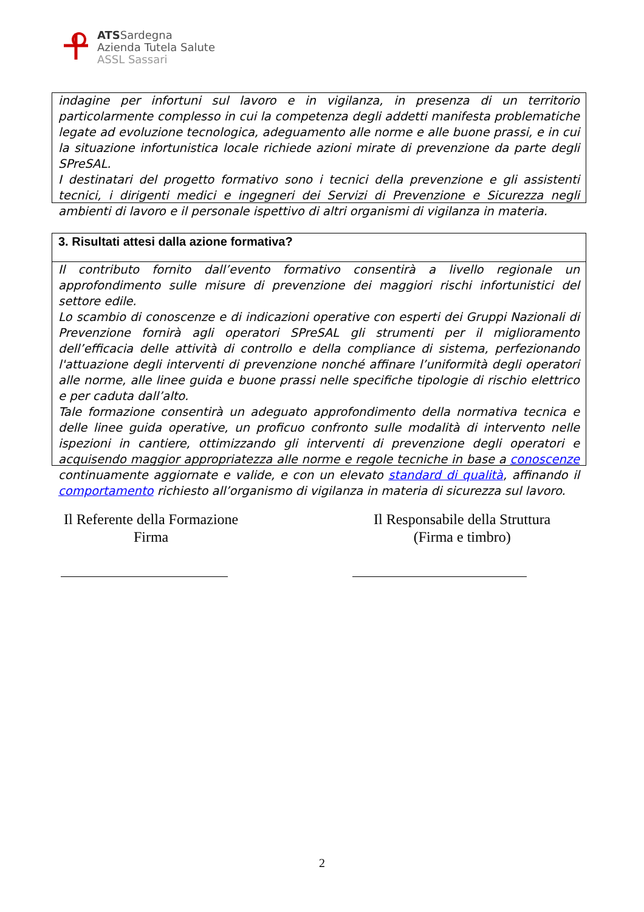ATSSardegna
Azienda Tutela Salute
ASSL Sassari
indagine per infortuni sul lavoro e in vigilanza, in presenza di un territorio particolarmente complesso in cui la competenza degli addetti manifesta problematiche legate ad evoluzione tecnologica, adeguamento alle norme e alle buone prassi, e in cui la situazione infortunistica locale richiede azioni mirate di prevenzione da parte degli SPreSAL.
I destinatari del progetto formativo sono i tecnici della prevenzione e gli assistenti tecnici, i dirigenti medici e ingegneri dei Servizi di Prevenzione e Sicurezza negli ambienti di lavoro e il personale ispettivo di altri organismi di vigilanza in materia.
3. Risultati attesi dalla azione formativa?
Il contributo fornito dall’evento formativo consentirà a livello regionale un approfondimento sulle misure di prevenzione dei maggiori rischi infortunistici del settore edile.
Lo scambio di conoscenze e di indicazioni operative con esperti dei Gruppi Nazionali di Prevenzione fornirà agli operatori SPreSAL gli strumenti per il miglioramento dell’efficacia delle attività di controllo e della compliance di sistema, perfezionando l'attuazione degli interventi di prevenzione nonché affinare l’uniformità degli operatori alle norme, alle linee guida e buone prassi nelle specifiche tipologie di rischio elettrico e per caduta dall’alto.
Tale formazione consentirà un adeguato approfondimento della normativa tecnica e delle linee guida operative, un proficuo confronto sulle modalità di intervento nelle ispezioni in cantiere, ottimizzando gli interventi di prevenzione degli operatori e acquisendo maggior appropriatezza alle norme e regole tecniche in base a conoscenze continuamente aggiornate e valide, e con un elevato standard di qualità, affinando il comportamento richiesto all’organismo di vigilanza in materia di sicurezza sul lavoro.
Il Referente della Formazione
Firma
Il Responsabile della Struttura
(Firma e timbro)
2